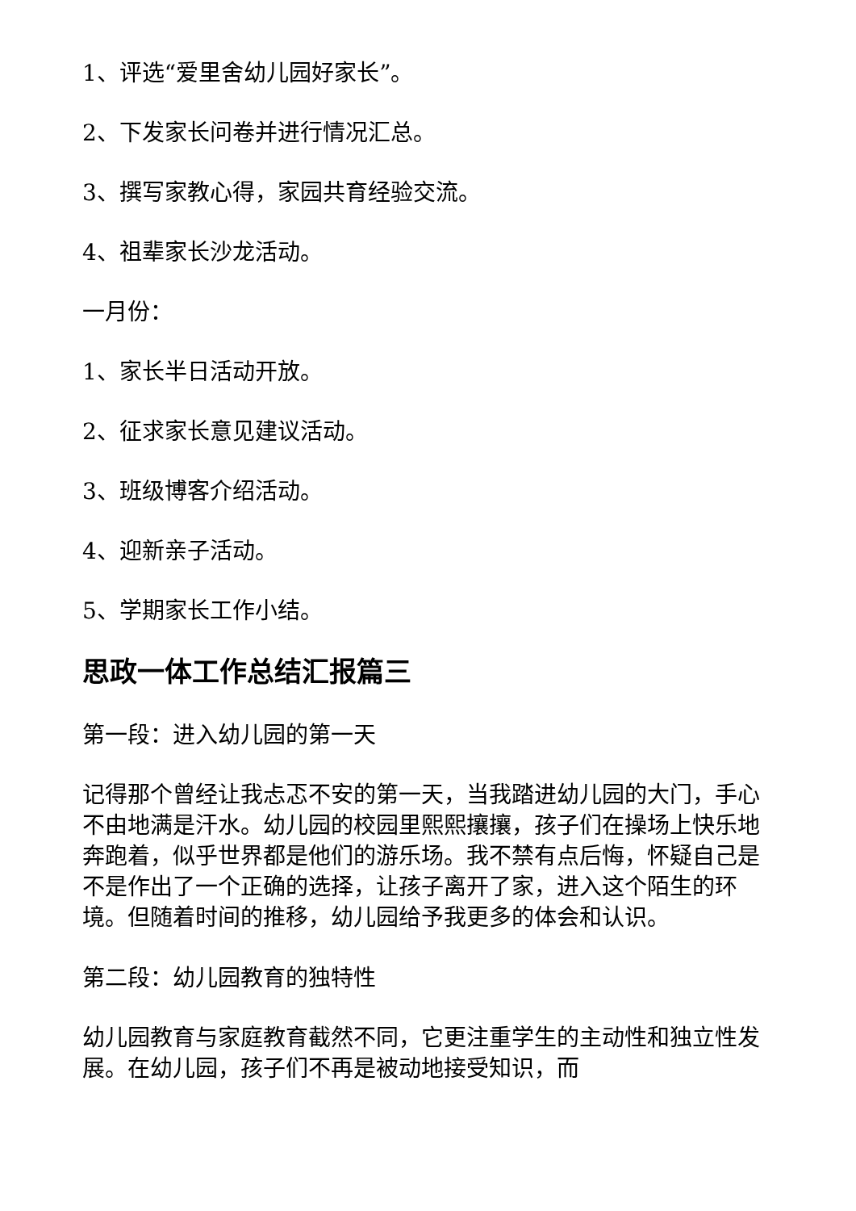1、评选“爱里舍幼儿园好家长”。
2、下发家长问卷并进行情况汇总。
3、撰写家教心得，家园共育经验交流。
4、祖辈家长沙龙活动。
一月份：
1、家长半日活动开放。
2、征求家长意见建议活动。
3、班级博客介绍活动。
4、迎新亲子活动。
5、学期家长工作小结。
思政一体工作总结汇报篇三
第一段：进入幼儿园的第一天
记得那个曾经让我忐忑不安的第一天，当我踏进幼儿园的大门，手心不由地满是汗水。幼儿园的校园里熙熙攘攘，孩子们在操场上快乐地奔跑着，似乎世界都是他们的游乐场。我不禁有点后悔，怀疑自己是不是作出了一个正确的选择，让孩子离开了家，进入这个陌生的环境。但随着时间的推移，幼儿园给予我更多的体会和认识。
第二段：幼儿园教育的独特性
幼儿园教育与家庭教育截然不同，它更注重学生的主动性和独立性发展。在幼儿园，孩子们不再是被动地接受知识，而